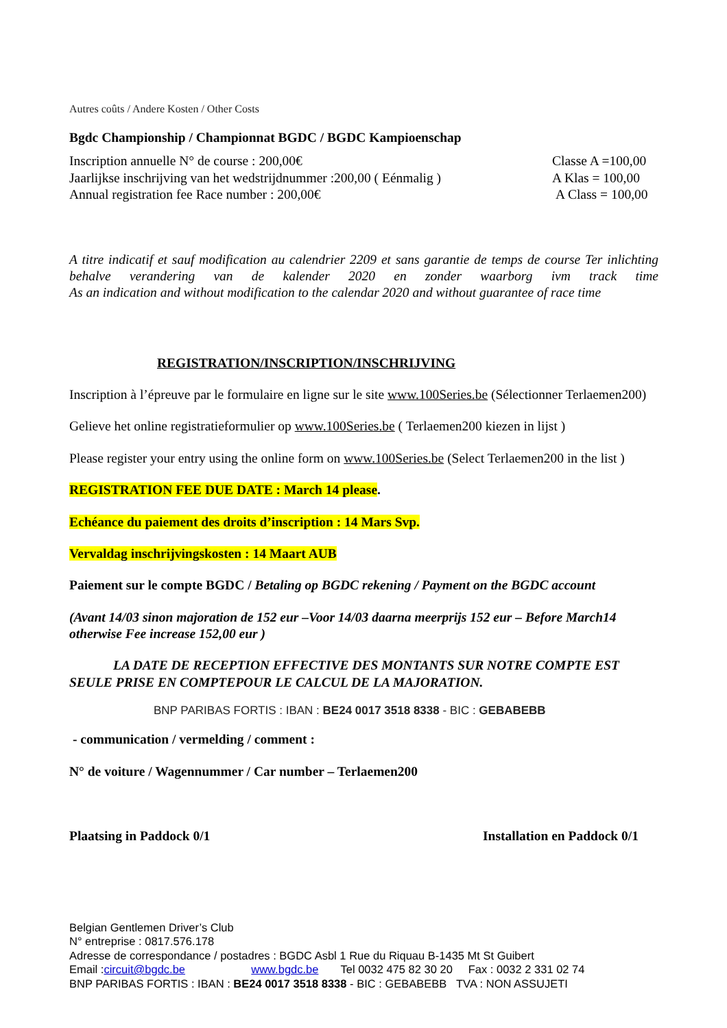Autres coûts / Andere Kosten / Other Costs
Bgdc Championship / Championnat BGDC / BGDC Kampioenschap
Inscription annuelle N° de course : 200,00€ Classe A =100,00
Jaarlijkse inschrijving van het wedstrijdnummer :200,00 ( Eénmalig ) A Klas = 100,00
Annual registration fee Race number : 200,00€ A Class = 100,00
A titre indicatif et sauf modification au calendrier 2209 et sans garantie de temps de course Ter inlichting behalve verandering van de kalender 2020 en zonder waarborg ivm track time
As an indication and without modification to the calendar 2020 and without guarantee of race time
REGISTRATION/INSCRIPTION/INSCHRIJVING
Inscription à l’épreuve par le formulaire en ligne sur le site www.100Series.be (Sélectionner Terlaemen200)
Gelieve het online registratieformulier op www.100Series.be ( Terlaemen200 kiezen in lijst )
Please register your entry using the online form on www.100Series.be (Select Terlaemen200 in the list )
REGISTRATION FEE DUE DATE : March 14 please.
Echéance du paiement des droits d’inscription : 14 Mars Svp.
Vervaldag inschrijvingskosten : 14 Maart AUB
Paiement sur le compte BGDC / Betaling op BGDC rekening / Payment on the BGDC account
(Avant 14/03 sinon majoration de 152 eur –Voor 14/03 daarna meerprijs 152 eur – Before March14 otherwise Fee increase 152,00 eur )
LA DATE DE RECEPTION EFFECTIVE DES MONTANTS SUR NOTRE COMPTE EST SEULE PRISE EN COMPTEPOUR LE CALCUL DE LA MAJORATION.
BNP PARIBAS FORTIS : IBAN : BE24 0017 3518 8338 - BIC : GEBABEBB
- communication / vermelding / comment :
N° de voiture / Wagennummer / Car number – Terlaemen200
Plaatsing in Paddock 0/1 Installation en Paddock 0/1
Belgian Gentlemen Driver’s Club
N° entreprise : 0817.576.178
Adresse de correspondance / postadres : BGDC Asbl 1 Rue du Riquau B-1435 Mt St Guibert
Email :circuit@bgdc.be www.bgdc.be Tel 0032 475 82 30 20 Fax : 0032 2 331 02 74
BNP PARIBAS FORTIS : IBAN : BE24 0017 3518 8338 - BIC : GEBABEBB TVA : NON ASSUJETI